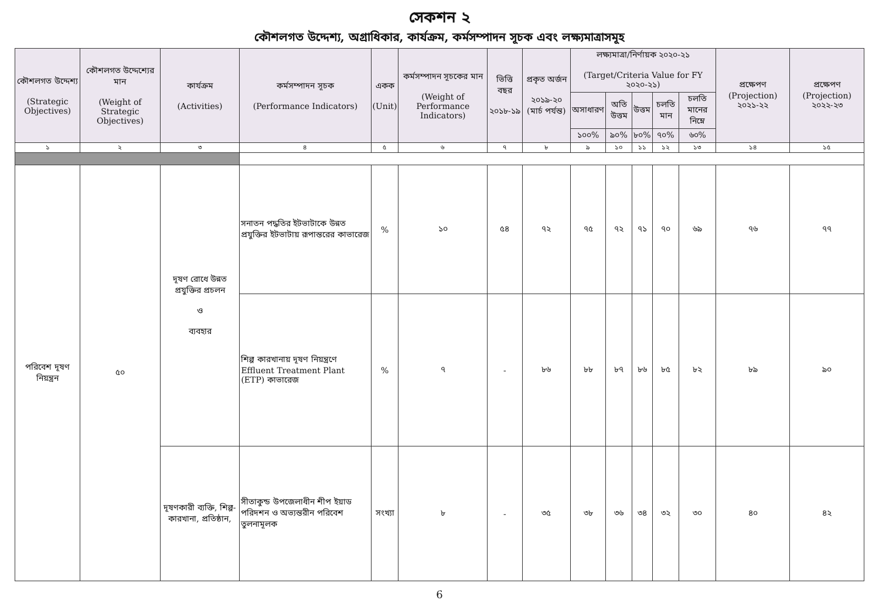সেকশন ২
কৌশলগত উদ্দেশ্য, অগ্রাধিকার, কার্যক্রম, কর্মসম্পাদন সূচক এবং লক্ষ্যমাত্রাসমূহ
| কৌশলগত উদ্দেশ্য (Strategic Objectives) | কৌশলগত উদ্দেশ্যের মান (Weight of Strategic Objectives) | কার্যক্রম (Activities) | কর্মসম্পাদন সূচক (Performance Indicators) | একক (Unit) | কর্মসম্পাদন সূচকের মান (Weight of Performance Indicators) | ভিত্তি বছর ২০১৮-১৯ | প্রকৃত অর্জন ২০১৯-২০ (মার্চ পর্যন্ত) | লক্ষ্যমাত্রা/নির্ণায়ক ২০২০-২১ (Target/Criteria Value for FY ২০২০-২১) | | | | | প্রক্ষেপণ (Projection) ২০২১-২২ | প্রক্ষেপণ (Projection) ২০২২-২৩ |
| --- | --- | --- | --- | --- | --- | --- | --- | --- | --- | --- | --- | --- | --- | --- |
| | | | | | | | | অসাধারণ | অতি উত্তম | উত্তম | চলতি মান | চলতি মানের নিম্নে | | |
| | | | | | | | | ১০০% | ৯০% | ৮০% | ৭০% | ৬০% | | |
| ১ | ২ | ৩ | ৪ | ৫ | ৬ | ৭ | ৮ | ৯ | ১০ | ১১ | ১২ | ১৩ | ১৪ | ১৫ |
| পরিবেশ দূষণ নিয়ন্ত্রন | ৫০ | দূষণ রোধে উন্নত প্রযুক্তির প্রচলন ও ব্যবহার | সনাতন পদ্ধতির ইটভাটাকে উন্নত প্রযুক্তির ইটভাটায় রূপান্তরের কাভারেজ | % | ১০ | ৫৪ | ৭২ | ৭৫ | ৭২ | ৭১ | ৭০ | ৬৯ | ৭৬ | ৭৭ |
| | | | শিল্প কারখানায় দূষণ নিয়ন্ত্রণে Effluent Treatment Plant (ETP) কাভারেজ | % | ৭ | - | ৮৬ | ৮৮ | ৮৭ | ৮৬ | ৮৫ | ৮২ | ৮৯ | ৯০ |
| | | দূষণকারী ব্যক্তি, শিল্প-কারখানা, প্রতিষ্ঠান, | সীতাকুন্ড উপজেলাধীন শীপ ইয়াড পরিদশন ও অভ্যন্তরীন পরিবেশ তুলনামূলক | সংখ্যা | ৮ | - | ৩৫ | ৩৮ | ৩৬ | ৩৪ | ৩২ | ৩০ | ৪০ | ৪২ |
6